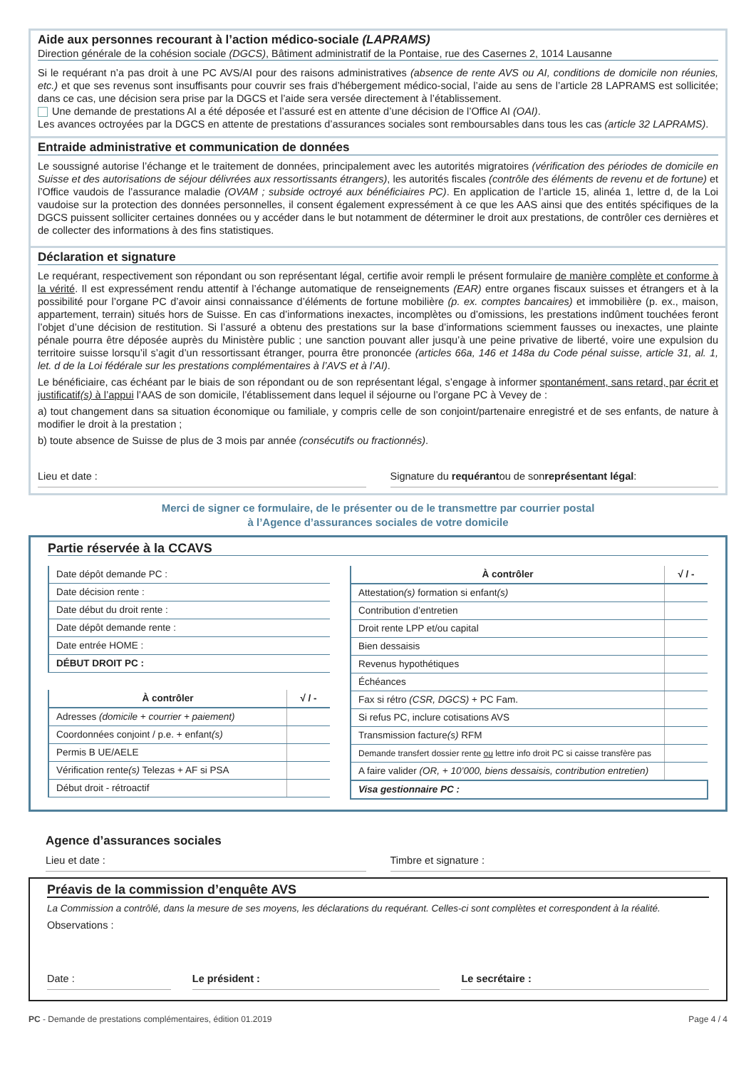Aide aux personnes recourant à l’action médico-sociale (LAPRAMS)
Direction générale de la cohésion sociale (DGCS), Bâtiment administratif de la Pontaise, rue des Casernes 2, 1014 Lausanne
Si le requérant n’a pas droit à une PC AVS/AI pour des raisons administratives (absence de rente AVS ou AI, conditions de domicile non réunies, etc.) et que ses revenus sont insuffisants pour couvrir ses frais d’hébergement médico-social, l’aide au sens de l’article 28 LAPRAMS est sollicitée; dans ce cas, une décision sera prise par la DGCS et l’aide sera versée directement à l’établissement.
Une demande de prestations AI a été déposée et l’assuré est en attente d’une décision de l’Office AI (OAI).
Les avances octroyées par la DGCS en attente de prestations d’assurances sociales sont remboursables dans tous les cas (article 32 LAPRAMS).
Entraide administrative et communication de données
Le soussigné autorise l’échange et le traitement de données, principalement avec les autorités migratoires (vérification des périodes de domicile en Suisse et des autorisations de séjour délivrées aux ressortissants étrangers), les autorités fiscales (contrôle des éléments de revenu et de fortune) et l’Office vaudois de l’assurance maladie (OVAM ; subside octroyé aux bénéficiaires PC). En application de l’article 15, alinéa 1, lettre d, de la Loi vaudoise sur la protection des données personnelles, il consent également expressément à ce que les AAS ainsi que des entités spécifiques de la DGCS puissent solliciter certaines données ou y accéder dans le but notamment de déterminer le droit aux prestations, de contrôler ces dernières et de collecter des informations à des fins statistiques.
Déclaration et signature
Le requérant, respectivement son répondant ou son représentant légal, certifie avoir rempli le présent formulaire de manière complète et conforme à la vérité. Il est expressément rendu attentif à l’échange automatique de renseignements (EAR) entre organes fiscaux suisses et étrangers et à la possibilité pour l’organe PC d’avoir ainsi connaissance d’éléments de fortune mobilière (p. ex. comptes bancaires) et immobilière (p. ex., maison, appartement, terrain) situés hors de Suisse. En cas d’informations inexactes, incomplètes ou d’omissions, les prestations indûment touchées feront l’objet d’une décision de restitution. Si l’assuré a obtenu des prestations sur la base d’informations sciemment fausses ou inexactes, une plainte pénale pourra être déposée auprès du Ministère public ; une sanction pouvant aller jusqu’à une peine privative de liberté, voire une expulsion du territoire suisse lorsqu’il s’agit d’un ressortissant étranger, pourra être prononcée (articles 66a, 146 et 148a du Code pénal suisse, article 31, al. 1, let. d de la Loi fédérale sur les prestations complémentaires à l’AVS et à l’AI).
Le bénéficiaire, cas échéant par le biais de son répondant ou de son représentant légal, s’engage à informer spontanément, sans retard, par écrit et justificatif(s) à l’appui l’AAS de son domicile, l’établissement dans lequel il séjourne ou l’organe PC à Vevey de :
a) tout changement dans sa situation économique ou familiale, y compris celle de son conjoint/partenaire enregistré et de ses enfants, de nature à modifier le droit à la prestation ;
b) toute absence de Suisse de plus de 3 mois par année (consécutifs ou fractionnés).
Lieu et date : Signature du requérant
ou de son représentant légal :
Merci de signer ce formulaire, de le présenter ou de le transmettre par courrier postal
à l’Agence d’assurances sociales de votre domicile
Partie réservée à la CCAVS
| Date dépôt demande PC : |
| Date décision rente : |
| Date début du droit rente : |
| Date dépôt demande rente : |
| Date entrée HOME : |
| DÉBUT DROIT PC : |
| À contrôler | √ / - |
| --- | --- |
| Adresses (domicile + courrier + paiement) | |
| Coordonnées conjoint / p.e. + enfant (s) | |
| Permis B UE/AELE | |
| Vérification rente (s) Telezas + AF si PSA | |
| Début droit - rétroactif | |
| À contrôler | √ / - |
| --- | --- |
| Attestation (s) formation si enfant (s) | |
| Contribution d’entretien | |
| Droit rente LPP et/ou capital | |
| Bien dessaisis | |
| Revenus hypothétiques | |
| Échéances | |
| Fax si rétro (CSR, DGCS) + PC Fam. | |
| Si refus PC, inclure cotisations AVS | |
| Transmission facture (s) RFM | |
| Demande transfert dossier rente ou lettre info droit PC si caisse transfère pas | |
| A faire valider (OR, + 10’000, biens dessaisis, contribution entretien) | |
| Visa gestionnaire PC : | |
Agence d’assurances sociales
Lieu et date : Timbre et signature :
Préavis de la commission d’enquête AVS
La Commission a contrôlé, dans la mesure de ses moyens, les déclarations du requérant. Celles-ci sont complètes et correspondent à la réalité.
Observations :
Date : Le président : Le secrétaire :
PC - Demande de prestations complémentaires, édition 01.2019 Page 4 / 4